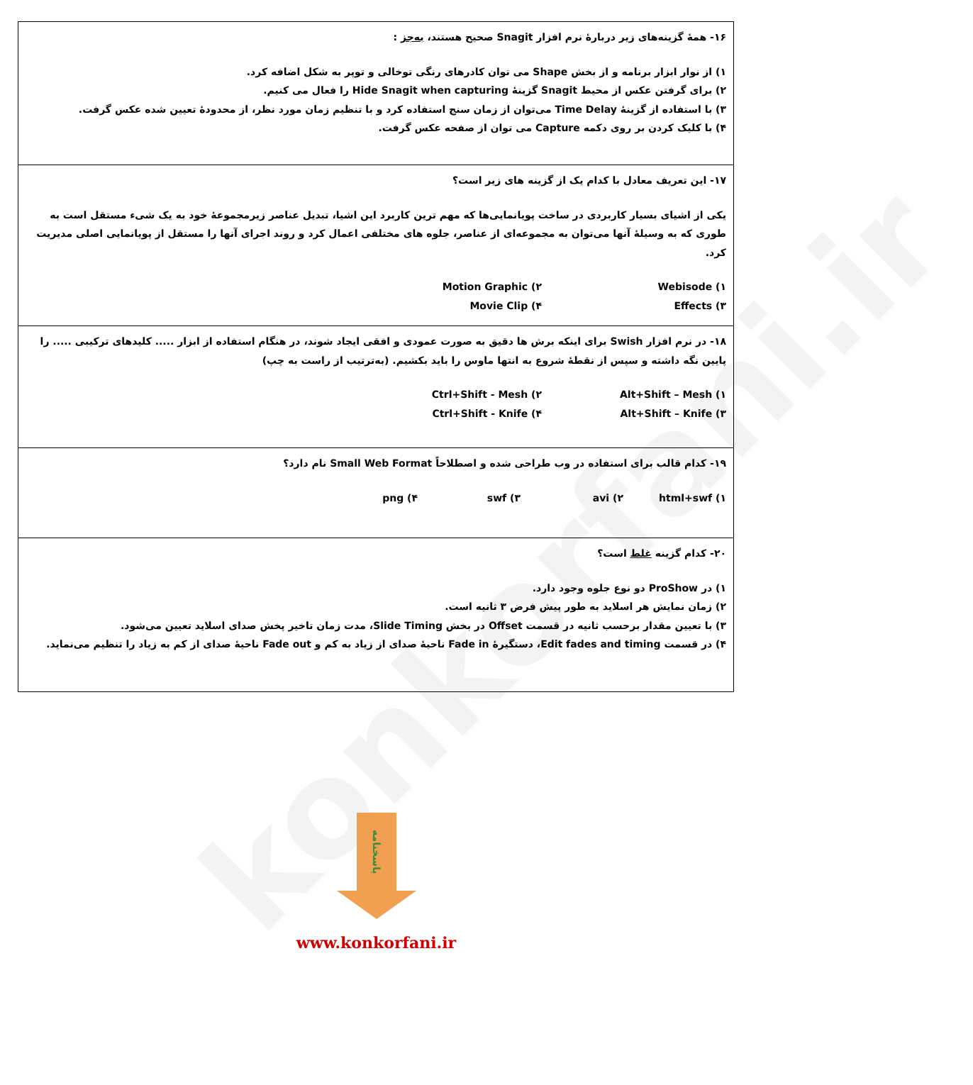konkorfani.ir
| ۱۶- همهٔ گزینه‌های زیر دربارهٔ نرم افزار Snagit صحیح هستند، به‌جز : ۱) از نوار ابزار برنامه و از بخش Shape می توان کادرهای رنگی توخالی و توپر به شکل اضافه کرد. ۲) برای گرفتن عکس از محیط Snagit گزینهٔ Hide Snagit when capturing را فعال می کنیم. ۳) با استفاده از گزینهٔ Time Delay می‌توان از زمان سنج استفاده کرد و با تنظیم زمان مورد نظر، از محدودهٔ تعیین شده عکس گرفت. ۴) با کلیک کردن بر روی دکمه Capture می توان از صفحه عکس گرفت. |
| ۱۷- این تعریف معادل با کدام یک از گزینه های زیر است؟ یکی از اشیای بسیار کاربردی در ساخت پویانمایی‌ها که مهم ترین کاربرد این اشیا، تبدیل عناصر زیرمجموعهٔ خود به یک شیء مستقل است به طوری که به وسیلهٔ آنها می‌توان به مجموعه‌ای از عناصر، جلوه های مختلفی اعمال کرد و روند اجرای آنها را مستقل از پویانمایی اصلی مدیریت کرد. ۱) Webisode ۲) Motion Graphic ۳) Effects ۴) Movie Clip |
| ۱۸- در نرم افزار Swish برای اینکه برش ها دقیق به صورت عمودی و افقی ایجاد شوند، در هنگام استفاده از ابزار ..... کلیدهای ترکیبی ..... را پایین نگه داشته و سپس از نقطهٔ شروع به انتها ماوس را باید بکشیم. (به‌ترتیب از راست به چپ) ۱) Alt+Shift – Mesh ۲) Ctrl+Shift - Mesh ۳) Alt+Shift – Knife ۴) Ctrl+Shift - Knife |
| ۱۹- کدام قالب برای استفاده در وب طراحی شده و اصطلاحاً Small Web Format نام دارد؟ ۱) html+swf ۲) avi ۳) swf ۴) png |
| ۲۰- کدام گزینه غلط است؟ ۱) در ProShow دو نوع جلوه وجود دارد. ۲) زمان نمایش هر اسلاید به طور پیش فرض ۳ ثانیه است. ۳) با تعیین مقدار برحسب ثانیه در قسمت Offset در بخش Slide Timing، مدت زمان تاخیر پخش صدای اسلاید تعیین می‌شود. ۴) در قسمت Edit fades and timing، دستگیرهٔ Fade in ناحیهٔ صدای از زیاد به کم و Fade out ناحیهٔ صدای از کم به زیاد را تنظیم می‌نماید. |
پاسخنامه
www.konkorfani.ir